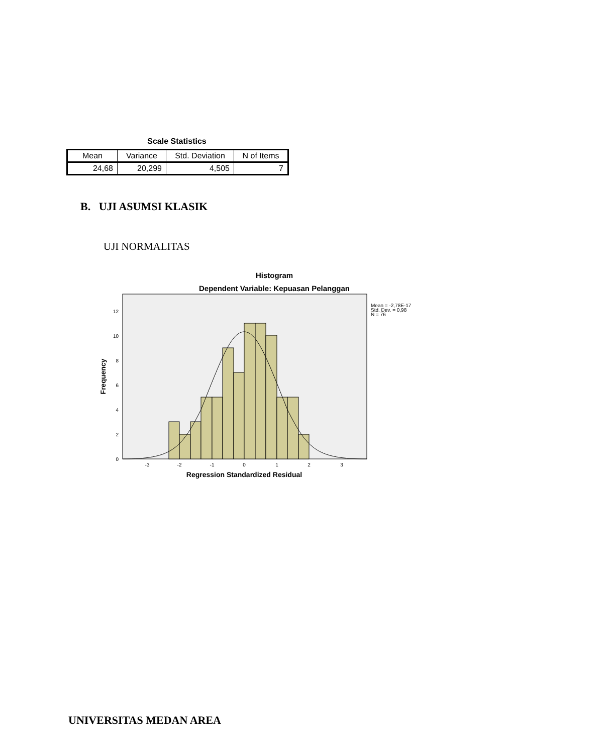Scale Statistics
| Mean | Variance | Std. Deviation | N of Items |
| --- | --- | --- | --- |
| 24,68 | 20,299 | 4,505 | 7 |
B. UJI ASUMSI KLASIK
UJI NORMALITAS
Histogram
Dependent Variable: Kepuasan Pelanggan
0
2
4
6
8
10
12
-3
-2
-1
0
1
2
3
Regression Standardized Residual
Frequency
Mean = -2,78E-17
Std. Dev. = 0,98
N = 76
UNIVERSITAS MEDAN AREA